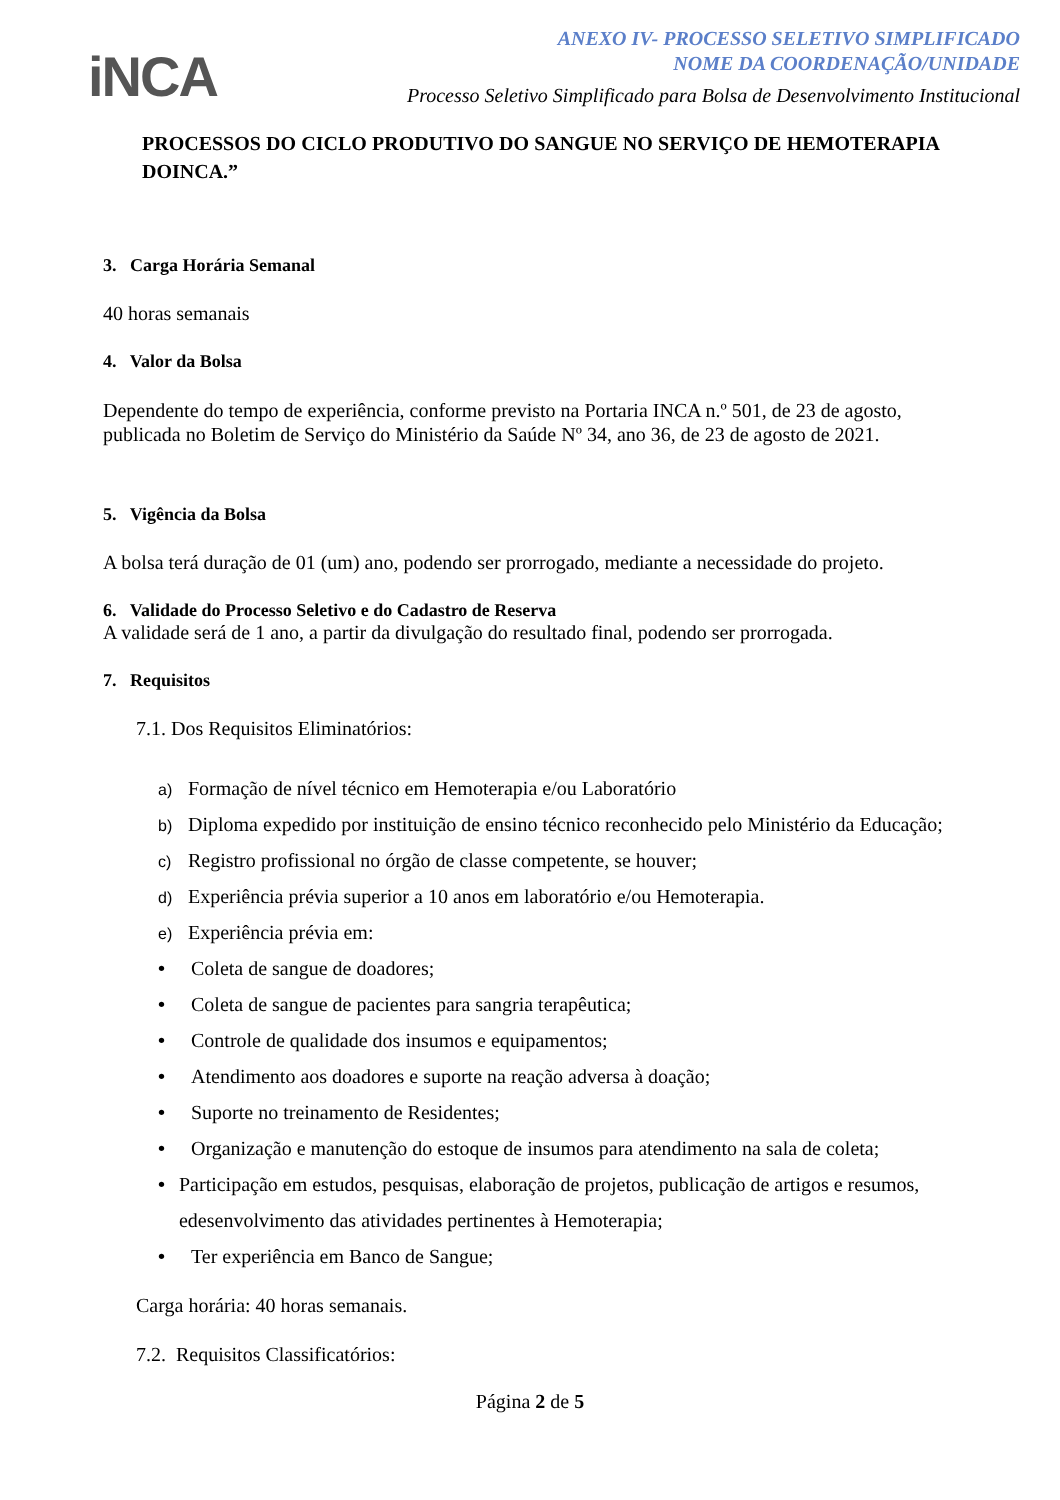iNCA
ANEXO IV- PROCESSO SELETIVO SIMPLIFICADO
NOME DA COORDENAÇÃO/UNIDADE
Processo Seletivo Simplificado para Bolsa de Desenvolvimento Institucional
PROCESSOS DO CICLO PRODUTIVO DO SANGUE NO SERVIÇO DE HEMOTERAPIA DOINCA.”
3. Carga Horária Semanal
40 horas semanais
4. Valor da Bolsa
Dependente do tempo de experiência, conforme previsto na Portaria INCA n.º 501, de 23 de agosto, publicada no Boletim de Serviço do Ministério da Saúde Nº 34, ano 36, de 23 de agosto de 2021.
5. Vigência da Bolsa
A bolsa terá duração de 01 (um) ano, podendo ser prorrogado, mediante a necessidade do projeto.
6. Validade do Processo Seletivo e do Cadastro de Reserva
A validade será de 1 ano, a partir da divulgação do resultado final, podendo ser prorrogada.
7. Requisitos
7.1. Dos Requisitos Eliminatórios:
a) Formação de nível técnico em Hemoterapia e/ou Laboratório
b) Diploma expedido por instituição de ensino técnico reconhecido pelo Ministério da Educação;
c) Registro profissional no órgão de classe competente, se houver;
d) Experiência prévia superior a 10 anos em laboratório e/ou Hemoterapia.
e) Experiência prévia em:
• Coleta de sangue de doadores;
• Coleta de sangue de pacientes para sangria terapêutica;
• Controle de qualidade dos insumos e equipamentos;
• Atendimento aos doadores e suporte na reação adversa à doação;
• Suporte no treinamento de Residentes;
• Organização e manutenção do estoque de insumos para atendimento na sala de coleta;
• Participação em estudos, pesquisas, elaboração de projetos, publicação de artigos e resumos, edesenvolvimento das atividades pertinentes à Hemoterapia;
• Ter experiência em Banco de Sangue;
Carga horária: 40 horas semanais.
7.2. Requisitos Classificatórios:
Página 2 de 5